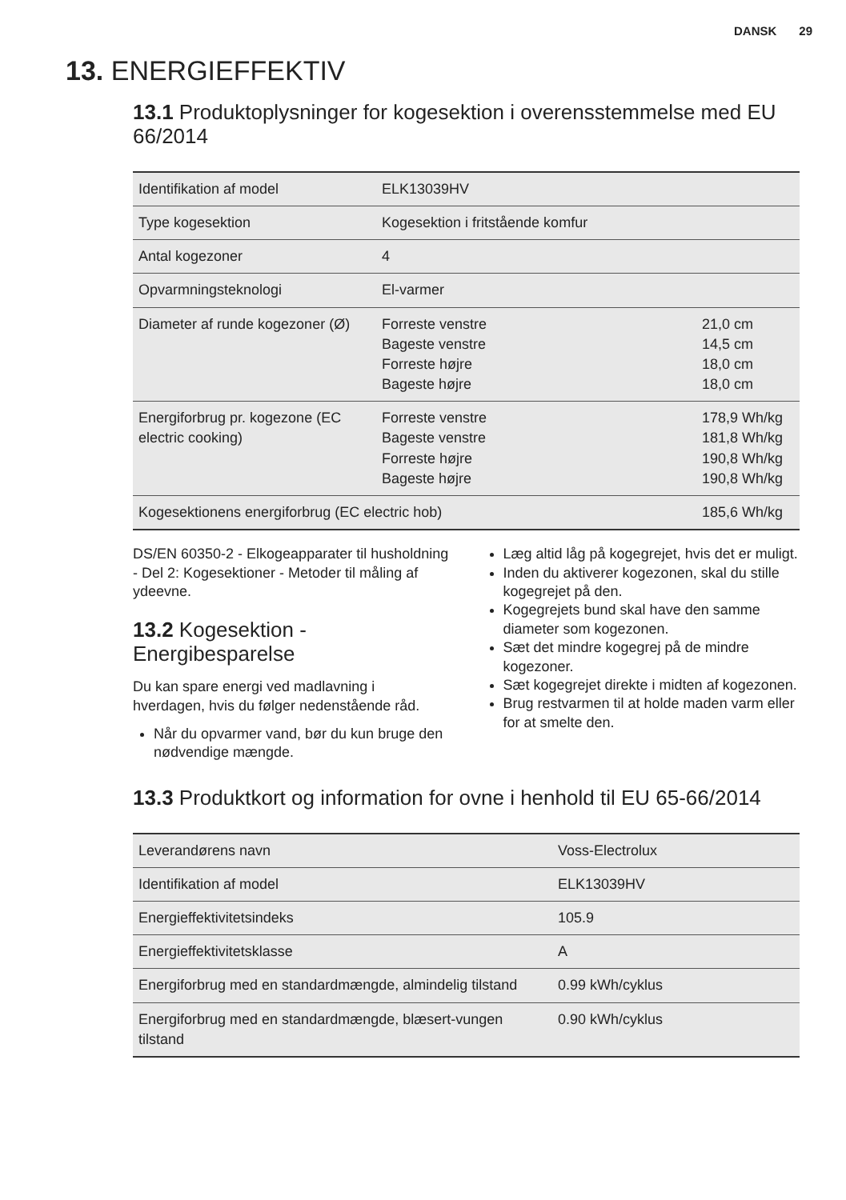DANSK 29
13. ENERGIEFFEKTIV
13.1 Produktoplysninger for kogesektion i overensstemmelse med EU 66/2014
| Identifikation af model | ELK13039HV | |
| Type kogesektion | Kogesektion i fritstående komfur | |
| Antal kogezoner | 4 | |
| Opvarmningsteknologi | El-varmer | |
| Diameter af runde kogezoner (Ø) | Forreste venstre Bageste venstre Forreste højre Bageste højre | 21,0 cm 14,5 cm 18,0 cm 18,0 cm |
| Energiforbrug pr. kogezone (EC electric cooking) | Forreste venstre Bageste venstre Forreste højre Bageste højre | 178,9 Wh/kg 181,8 Wh/kg 190,8 Wh/kg 190,8 Wh/kg |
| Kogesektionens energiforbrug (EC electric hob) | | 185,6 Wh/kg |
DS/EN 60350-2 - Elkogeapparater til husholdning - Del 2: Kogesektioner - Metoder til måling af ydeevne.
13.2 Kogesektion - Energibesparelse
Du kan spare energi ved madlavning i hverdagen, hvis du følger nedenstående råd.
Når du opvarmer vand, bør du kun bruge den nødvendige mængde.
Læg altid låg på kogegrejet, hvis det er muligt.
Inden du aktiverer kogezonen, skal du stille kogegrejet på den.
Kogegrejets bund skal have den samme diameter som kogezonen.
Sæt det mindre kogegrej på de mindre kogezoner.
Sæt kogegrejet direkte i midten af kogezonen.
Brug restvarmen til at holde maden varm eller for at smelte den.
13.3 Produktkort og information for ovne i henhold til EU 65-66/2014
| Leverandørens navn | Voss-Electrolux |
| Identifikation af model | ELK13039HV |
| Energieffektivitetsindeks | 105.9 |
| Energieffektivitetsklasse | A |
| Energiforbrug med en standardmængde, almindelig tilstand | 0.99 kWh/cyklus |
| Energiforbrug med en standardmængde, blæsert-vungen tilstand | 0.90 kWh/cyklus |